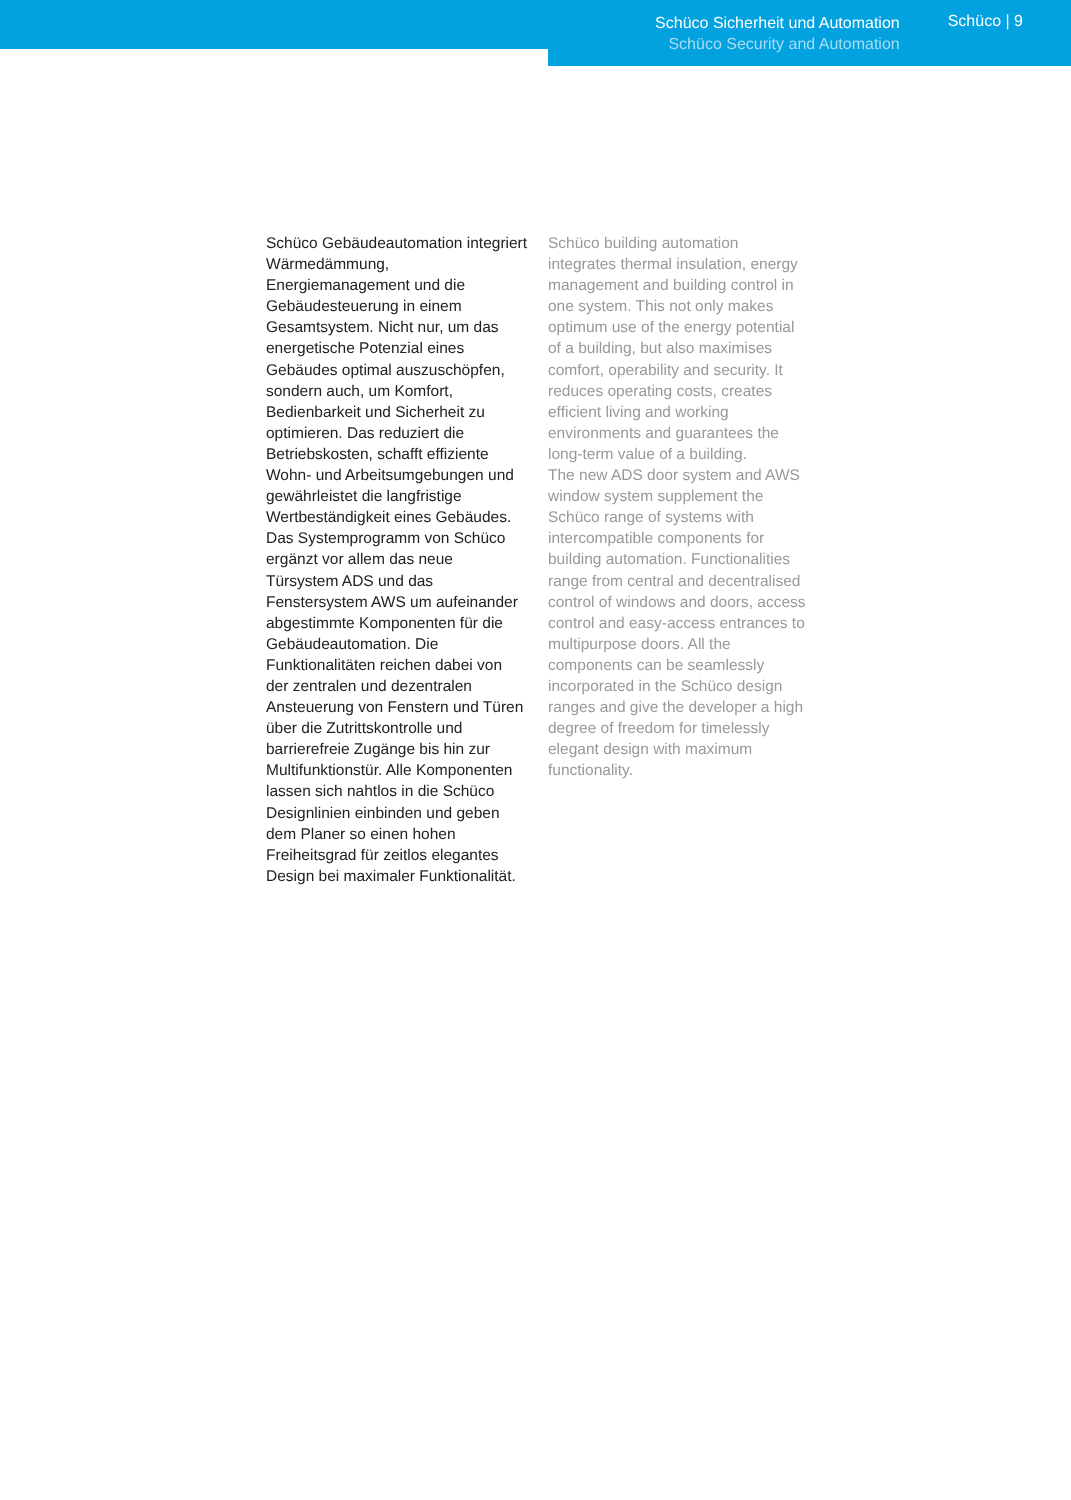Schüco Sicherheit und Automation
Schüco Security and Automation
Schüco | 9
Schüco Gebäudeautomation integriert Wärmedämmung, Energiemanagement und die Gebäudesteuerung in einem Gesamtsystem. Nicht nur, um das energetische Potenzial eines Gebäudes optimal auszuschöp­fen, sondern auch, um Komfort, Bedienbarkeit und Sicherheit zu optimieren. Das reduziert die Betriebskosten, schafft effiziente Wohn- und Arbeitsumgebungen und gewährleistet die langfristige Wertbeständigkeit eines Gebäu­des.
Das Systemprogramm von Schüco ergänzt vor allem das neue Türsystem ADS und das Fenstersystem AWS um aufeinan­der abgestimmte Komponenten für die Gebäudeautomation. Die Funktionalitäten reichen dabei von der zentralen und dezentralen Ansteuerung von Fenstern und Türen über die Zutrittskontrolle und barrierefreie Zugänge bis hin zur Multifunktionstür. Alle Kom­ponenten lassen sich nahtlos in die Schüco Designlinien einbinden und geben dem Planer so einen hohen Freiheitsgrad für zeitlos elegantes Design bei maximaler Funktionalität.
Schüco building automation integrates thermal insulation, energy management and building control in one system. This not only makes optimum use of the energy potential of a building, but also maximises comfort, operability and security. It reduces operating costs, creates efficient living and working environments and guarantees the long-term value of a building.
The new ADS door system and AWS window system supplement the Schüco range of systems with intercompatible components for building automation. Functionalities range from central and decentralised control of windows and doors, access control and easy-access entrances to multipurpose doors. All the components can be seamlessly incorporated in the Schüco design ranges and give the developer a high degree of freedom for timelessly elegant design with maximum functionality.